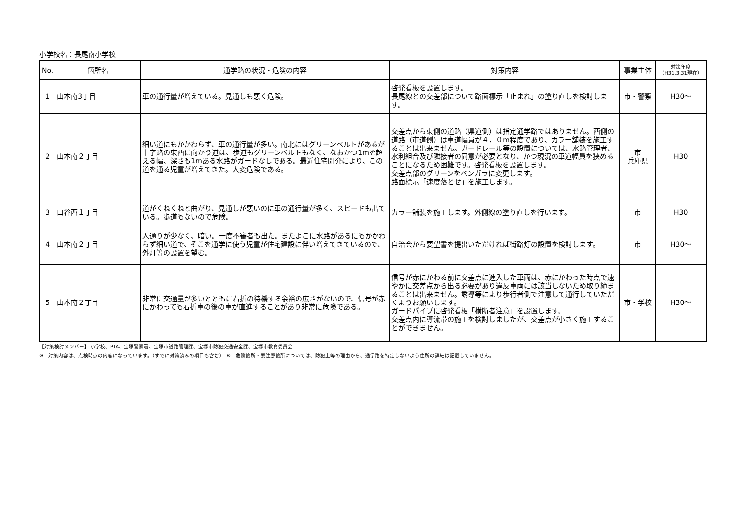小学校名：長尾南小学校
| No. | 箇所名 | 通学路の状況・危険の内容 | 対策内容 | 事業主体 | 対策年度 （H31.3.31現在） |
| --- | --- | --- | --- | --- | --- |
| 1 | 山本南3丁目 | 車の通行量が増えている。見通しも悪く危険。 | 啓発看板を設置します。 長尾線との交差部について路面標示「止まれ」の塗り直しを検討します。 | 市・警察 | H30～ |
| 2 | 山本南２丁目 | 細い道にもかかわらず、車の通行量が多い。南北にはグリーンベルトがあるが十字路の東西に向かう道は、歩道もグリーンベルトもなく、なおかつ1mを超える幅、深さも1mある水路がガードなしである。最近住宅開発により、この道を通る児童が増えてきた。大変危険である。 | 交差点から東側の道路（県道側）は指定通学路ではありません。西側の道路（市道側）は車道幅員が４．０m程度であり、カラー舗装を施工することは出来ません。ガードレール等の設置については、水路管理者、水利組合及び隣接者の同意が必要となり、かつ現況の車道幅員を狭めることになるため困難です。啓発看板を設置します。 交差点部のグリーンをベンガラに変更します。 路面標示「速度落とせ」を施工します。 | 市 兵庫県 | H30 |
| 3 | 口谷西１丁目 | 道がくねくねと曲がり、見通しが悪いのに車の通行量が多く、スピードも出ている。歩道もないので危険。 | カラー舗装を施工します。外側線の塗り直しを行います。 | 市 | H30 |
| 4 | 山本南２丁目 | 人通りが少なく、暗い。一度不審者も出た。またよこに水路があるにもかかわらず細い道で、そこを通学に使う児童が住宅建設に伴い増えてきているので、外灯等の設置を望む。 | 自治会から要望書を提出いただければ街路灯の設置を検討します。 | 市 | H30～ |
| 5 | 山本南２丁目 | 非常に交通量が多いとともに右折の待機する余裕の広さがないので、信号が赤にかわっても右折車の後の車が直進することがあり非常に危険である。 | 信号が赤にかわる前に交差点に進入した車両は、赤にかわった時点で速やかに交差点から出る必要があり違反車両には該当しないため取り締まることは出来ません。誘導等により歩行者側で注意して通行していただくようお願いします。 ガードパイプに啓発看板「横断者注意」を設置します。 交差点内に導流帯の施工を検討しましたが、交差点が小さく施工することができません。 | 市・学校 | H30～ |
【対策検討メンバー】 小学校、PTA、宝塚警察署、宝塚市道路管理課、宝塚市防犯交通安全課、宝塚市教育委員会
※　対策内容は、点検時点の内容になっています。（すでに対策済みの項目も含む）　※　危険箇所・要注意箇所については、防犯上等の理由から、通学路を特定しないよう住所の詳細は記載していません。